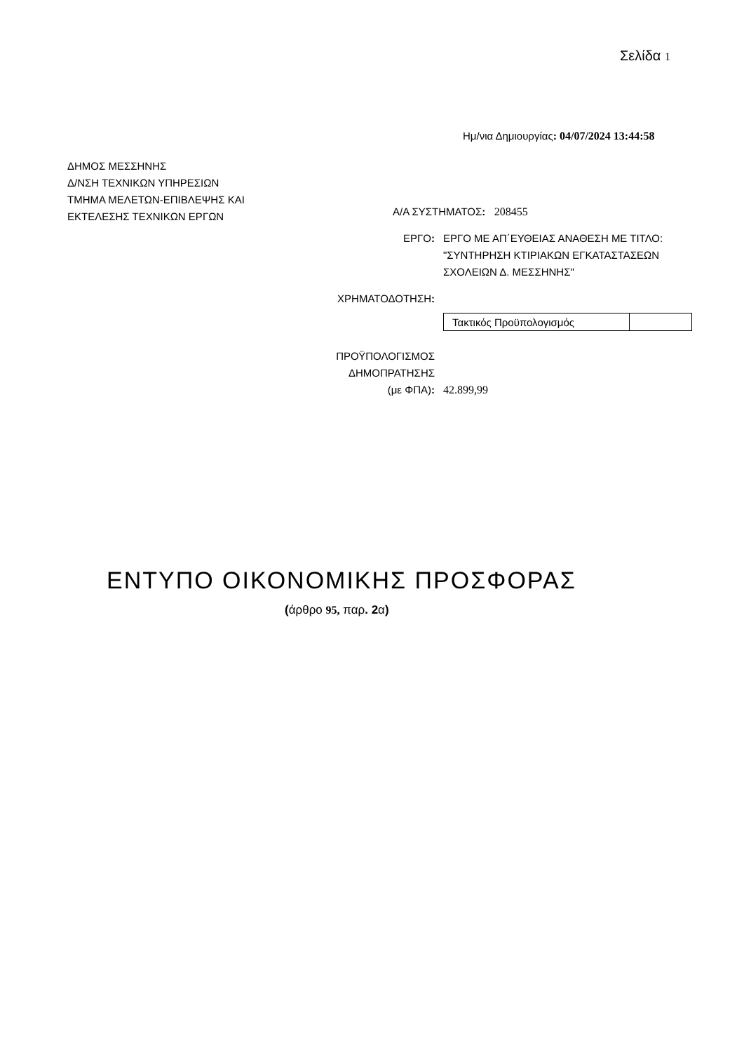Σελίδα 1
Ημ/νια Δημιουργίας: 04/07/2024 13:44:58
ΔΗΜΟΣ ΜΕΣΣΗΝΗΣ
Δ/ΝΣΗ ΤΕΧΝΙΚΩΝ ΥΠΗΡΕΣΙΩΝ
ΤΜΗΜΑ ΜΕΛΕΤΩΝ-ΕΠΙΒΛΕΨΗΣ ΚΑΙ
ΕΚΤΕΛΕΣΗΣ ΤΕΧΝΙΚΩΝ ΕΡΓΩΝ
Α/Α ΣΥΣΤΗΜΑΤΟΣ: 208455
ΕΡΓΟ: ΕΡΓΟ ΜΕ ΑΠ΄ΕΥΘΕΙΑΣ ΑΝΑΘΕΣΗ ΜΕ ΤΙΤΛΟ: "ΣΥΝΤΗΡΗΣΗ ΚΤΙΡΙΑΚΩΝ ΕΓΚΑΤΑΣΤΑΣΕΩΝ ΣΧΟΛΕΙΩΝ Δ. ΜΕΣΣΗΝΗΣ"
ΧΡΗΜΑΤΟΔΟΤΗΣΗ:
| Τακτικός Προϋπολογισμός | |
ΠΡΟΫΠΟΛΟΓΙΣΜΟΣ
ΔΗΜΟΠΡΑΤΗΣΗΣ
(με ΦΠΑ):
42.899,99
ΕΝΤΥΠΟ ΟΙΚΟΝΟΜΙΚΗΣ ΠΡΟΣΦΟΡΑΣ
(άρθρο 95, παρ. 2α)